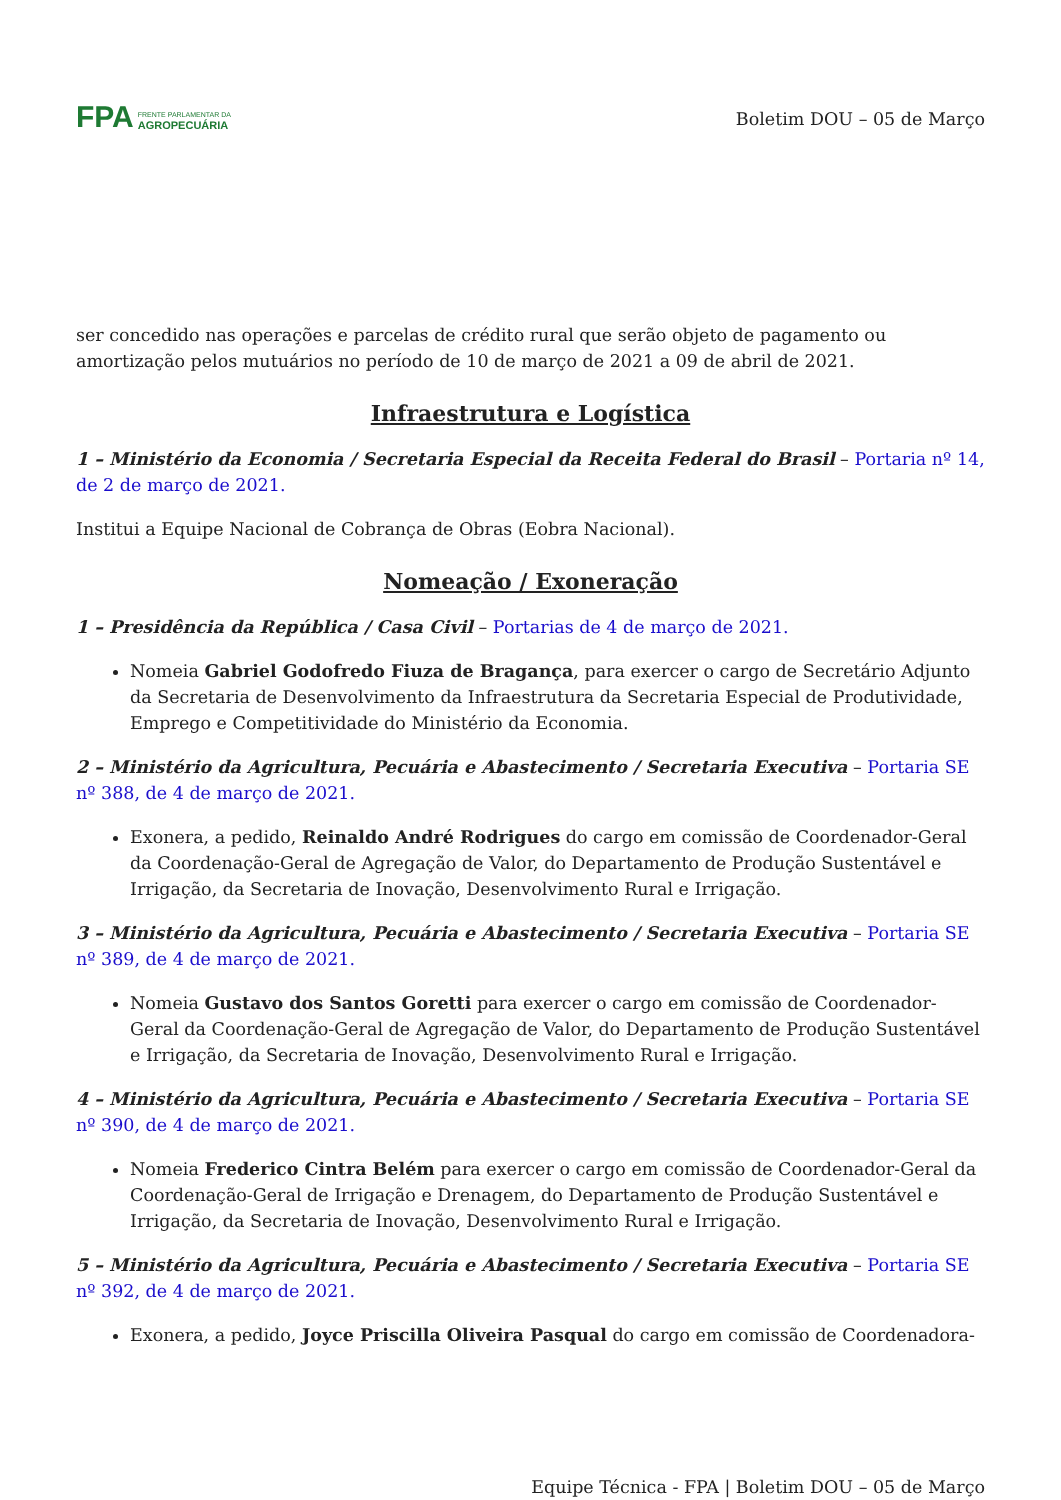FPA FRENTE PARLAMENTAR DA
AGROPECUÁRIA
Boletim DOU – 05 de Março
ser concedido nas operações e parcelas de crédito rural que serão objeto de pagamento ou amortização pelos mutuários no período de 10 de março de 2021 a 09 de abril de 2021.
Infraestrutura e Logística
1 – Ministério da Economia / Secretaria Especial da Receita Federal do Brasil – Portaria nº 14, de 2 de março de 2021.
Institui a Equipe Nacional de Cobrança de Obras (Eobra Nacional).
Nomeação / Exoneração
1 – Presidência da República / Casa Civil – Portarias de 4 de março de 2021.
Nomeia Gabriel Godofredo Fiuza de Bragança, para exercer o cargo de Secretário Adjunto da Secretaria de Desenvolvimento da Infraestrutura da Secretaria Especial de Produtividade, Emprego e Competitividade do Ministério da Economia.
2 – Ministério da Agricultura, Pecuária e Abastecimento / Secretaria Executiva – Portaria SE nº 388, de 4 de março de 2021.
Exonera, a pedido, Reinaldo André Rodrigues do cargo em comissão de Coordenador-Geral da Coordenação-Geral de Agregação de Valor, do Departamento de Produção Sustentável e Irrigação, da Secretaria de Inovação, Desenvolvimento Rural e Irrigação.
3 – Ministério da Agricultura, Pecuária e Abastecimento / Secretaria Executiva – Portaria SE nº 389, de 4 de março de 2021.
Nomeia Gustavo dos Santos Goretti para exercer o cargo em comissão de Coordenador-Geral da Coordenação-Geral de Agregação de Valor, do Departamento de Produção Sustentável e Irrigação, da Secretaria de Inovação, Desenvolvimento Rural e Irrigação.
4 – Ministério da Agricultura, Pecuária e Abastecimento / Secretaria Executiva – Portaria SE nº 390, de 4 de março de 2021.
Nomeia Frederico Cintra Belém para exercer o cargo em comissão de Coordenador-Geral da Coordenação-Geral de Irrigação e Drenagem, do Departamento de Produção Sustentável e Irrigação, da Secretaria de Inovação, Desenvolvimento Rural e Irrigação.
5 – Ministério da Agricultura, Pecuária e Abastecimento / Secretaria Executiva – Portaria SE nº 392, de 4 de março de 2021.
Exonera, a pedido, Joyce Priscilla Oliveira Pasqual do cargo em comissão de Coordenadora-
Equipe Técnica - FPA | Boletim DOU – 05 de Março